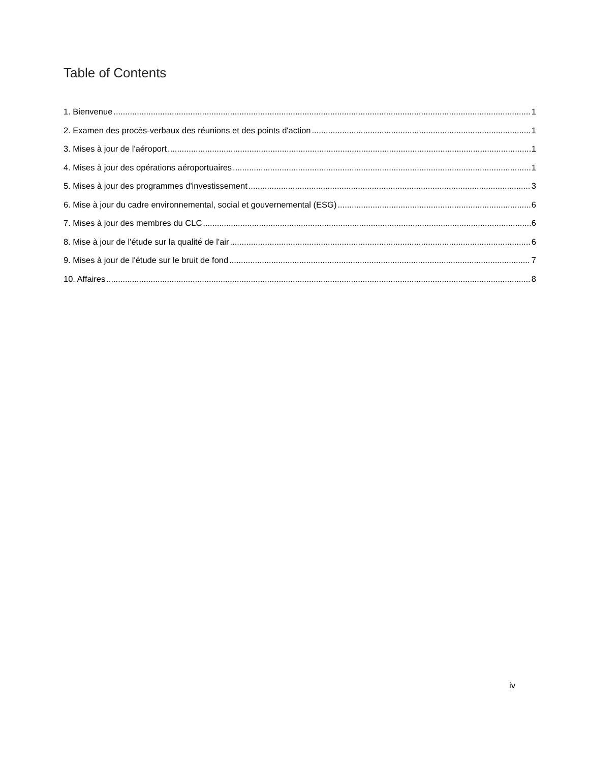Table of Contents
1. Bienvenue 1
2. Examen des procès-verbaux des réunions et des points d'action 1
3. Mises à jour de l'aéroport 1
4. Mises à jour des opérations aéroportuaires 1
5. Mises à jour des programmes d'investissement 3
6. Mise à jour du cadre environnemental, social et gouvernemental (ESG) 6
7. Mises à jour des membres du CLC 6
8. Mise à jour de l'étude sur la qualité de l'air 6
9. Mises à jour de l'étude sur le bruit de fond 7
10. Affaires 8
iv